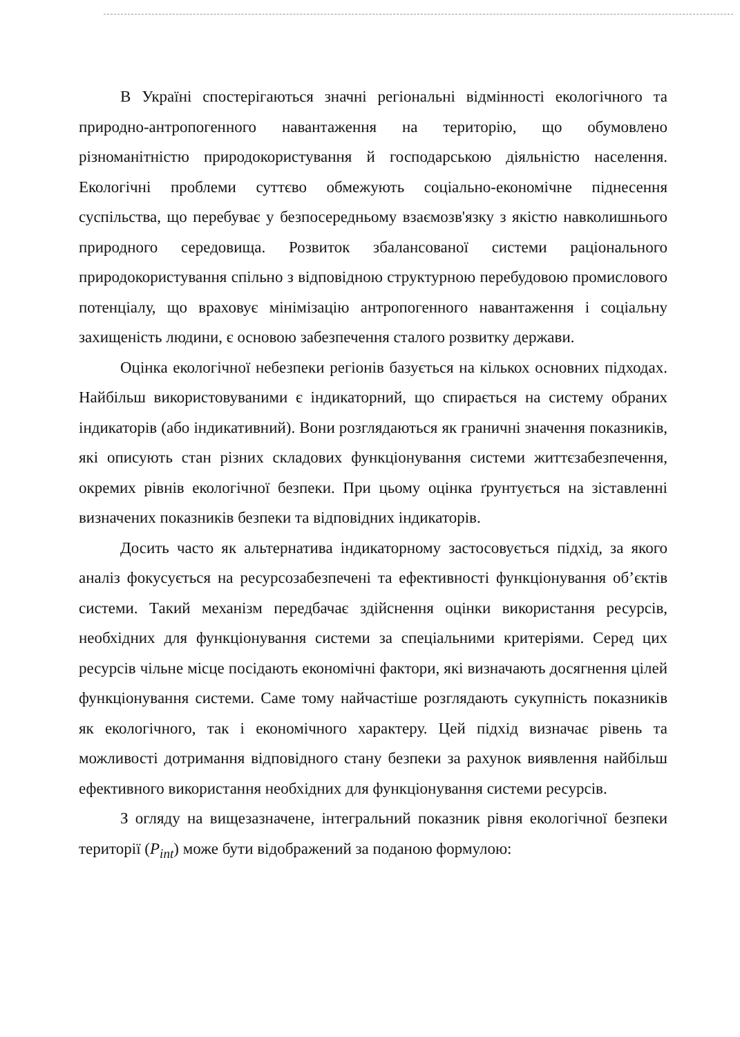В Україні спостерігаються значні регіональні відмінності екологічного та природно-антропогенного навантаження на територію, що обумовлено різноманітністю природокористування й господарською діяльністю населення. Екологічні проблеми суттєво обмежують соціально-економічне піднесення суспільства, що перебуває у безпосередньому взаємозв'язку з якістю навколишнього природного середовища. Розвиток збалансованої системи раціонального природокористування спільно з відповідною структурною перебудовою промислового потенціалу, що враховує мінімізацію антропогенного навантаження і соціальну захищеність людини, є основою забезпечення сталого розвитку держави.
Оцінка екологічної небезпеки регіонів базується на кількох основних підходах. Найбільш використовуваними є індикаторний, що спирається на систему обраних індикаторів (або індикативний). Вони розглядаються як граничні значення показників, які описують стан різних складових функціонування системи життєзабезпечення, окремих рівнів екологічної безпеки. При цьому оцінка ґрунтується на зіставленні визначених показників безпеки та відповідних індикаторів.
Досить часто як альтернатива індикаторному застосовується підхід, за якого аналіз фокусується на ресурсозабезпечені та ефективності функціонування об’єктів системи. Такий механізм передбачає здійснення оцінки використання ресурсів, необхідних для функціонування системи за спеціальними критеріями. Серед цих ресурсів чільне місце посідають економічні фактори, які визначають досягнення цілей функціонування системи. Саме тому найчастіше розглядають сукупність показників як екологічного, так і економічного характеру. Цей підхід визначає рівень та можливості дотримання відповідного стану безпеки за рахунок виявлення найбільш ефективного використання необхідних для функціонування системи ресурсів.
З огляду на вищезазначене, інтегральний показник рівня екологічної безпеки території (P<sub>int</sub>) може бути відображений за поданою формулою: